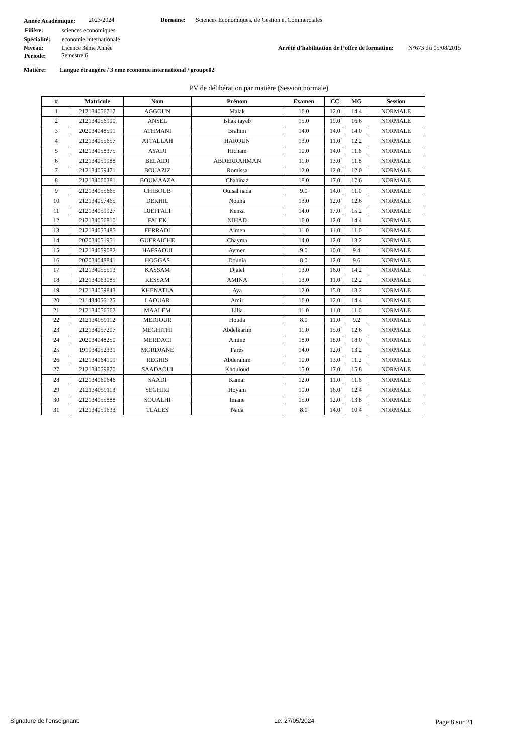Année Académique: 2023/2024 Domaine: Sciences Economiques, de Gestion et Commerciales
Filière: sciences economiques
Spécialité: economie internationale
Niveau: Licence 3ème Année Arrêté d’habilitation de l’offre de formation: N°673 du 05/08/2015
Période: Semestre 6
Matière: Langue étrangère / 3 eme economie international / groupe02
PV de délibération par matière (Session normale)
| # | Matricule | Nom | Prénom | Examen | CC | MG | Session |
| --- | --- | --- | --- | --- | --- | --- | --- |
| 1 | 212134056717 | AGGOUN | Malak | 16.0 | 12.0 | 14.4 | NORMALE |
| 2 | 212134056990 | ANSEL | Ishak tayeb | 15.0 | 19.0 | 16.6 | NORMALE |
| 3 | 202034048591 | ATHMANI | Brahim | 14.0 | 14.0 | 14.0 | NORMALE |
| 4 | 212134055657 | ATTALLAH | HAROUN | 13.0 | 11.0 | 12.2 | NORMALE |
| 5 | 212134058375 | AYADI | Hicham | 10.0 | 14.0 | 11.6 | NORMALE |
| 6 | 212134059988 | BELAIDI | ABDERRAHMAN | 11.0 | 13.0 | 11.8 | NORMALE |
| 7 | 212134059471 | BOUAZIZ | Romissa | 12.0 | 12.0 | 12.0 | NORMALE |
| 8 | 212134060381 | BOUMAAZA | Chahinaz | 18.0 | 17.0 | 17.6 | NORMALE |
| 9 | 212134055665 | CHIBOUB | Ouisal nada | 9.0 | 14.0 | 11.0 | NORMALE |
| 10 | 212134057465 | DEKHIL | Nouha | 13.0 | 12.0 | 12.6 | NORMALE |
| 11 | 212134059927 | DJEFFALI | Kenza | 14.0 | 17.0 | 15.2 | NORMALE |
| 12 | 212134056810 | FALEK | NIHAD | 16.0 | 12.0 | 14.4 | NORMALE |
| 13 | 212134055485 | FERRADI | Aimen | 11.0 | 11.0 | 11.0 | NORMALE |
| 14 | 202034051951 | GUERAICHE | Chayma | 14.0 | 12.0 | 13.2 | NORMALE |
| 15 | 212134059082 | HAFSAOUI | Aymen | 9.0 | 10.0 | 9.4 | NORMALE |
| 16 | 202034048841 | HOGGAS | Dounia | 8.0 | 12.0 | 9.6 | NORMALE |
| 17 | 212134055513 | KASSAM | Djalel | 13.0 | 16.0 | 14.2 | NORMALE |
| 18 | 212134063085 | KESSAM | AMINA | 13.0 | 11.0 | 12.2 | NORMALE |
| 19 | 212134059843 | KHENATLA | Aya | 12.0 | 15.0 | 13.2 | NORMALE |
| 20 | 211434056125 | LAOUAR | Amir | 16.0 | 12.0 | 14.4 | NORMALE |
| 21 | 212134056562 | MAALEM | Lilia | 11.0 | 11.0 | 11.0 | NORMALE |
| 22 | 212134059112 | MEDJOUR | Houda | 8.0 | 11.0 | 9.2 | NORMALE |
| 23 | 212134057207 | MEGHITHI | Abdelkarim | 11.0 | 15.0 | 12.6 | NORMALE |
| 24 | 202034048250 | MERDACI | Amine | 18.0 | 18.0 | 18.0 | NORMALE |
| 25 | 191934052331 | MORDJANE | Farés | 14.0 | 12.0 | 13.2 | NORMALE |
| 26 | 212134064199 | REGHIS | Abderahim | 10.0 | 13.0 | 11.2 | NORMALE |
| 27 | 212134059870 | SAADAOUI | Khouloud | 15.0 | 17.0 | 15.8 | NORMALE |
| 28 | 212134060646 | SAADI | Kamar | 12.0 | 11.0 | 11.6 | NORMALE |
| 29 | 212134059113 | SEGHIRI | Hoyam | 10.0 | 16.0 | 12.4 | NORMALE |
| 30 | 212134055888 | SOUALHI | Imane | 15.0 | 12.0 | 13.8 | NORMALE |
| 31 | 212134059633 | TLALES | Nada | 8.0 | 14.0 | 10.4 | NORMALE |
Signature de l'enseignant: Le: 27/05/2024 Page 8 sur 21